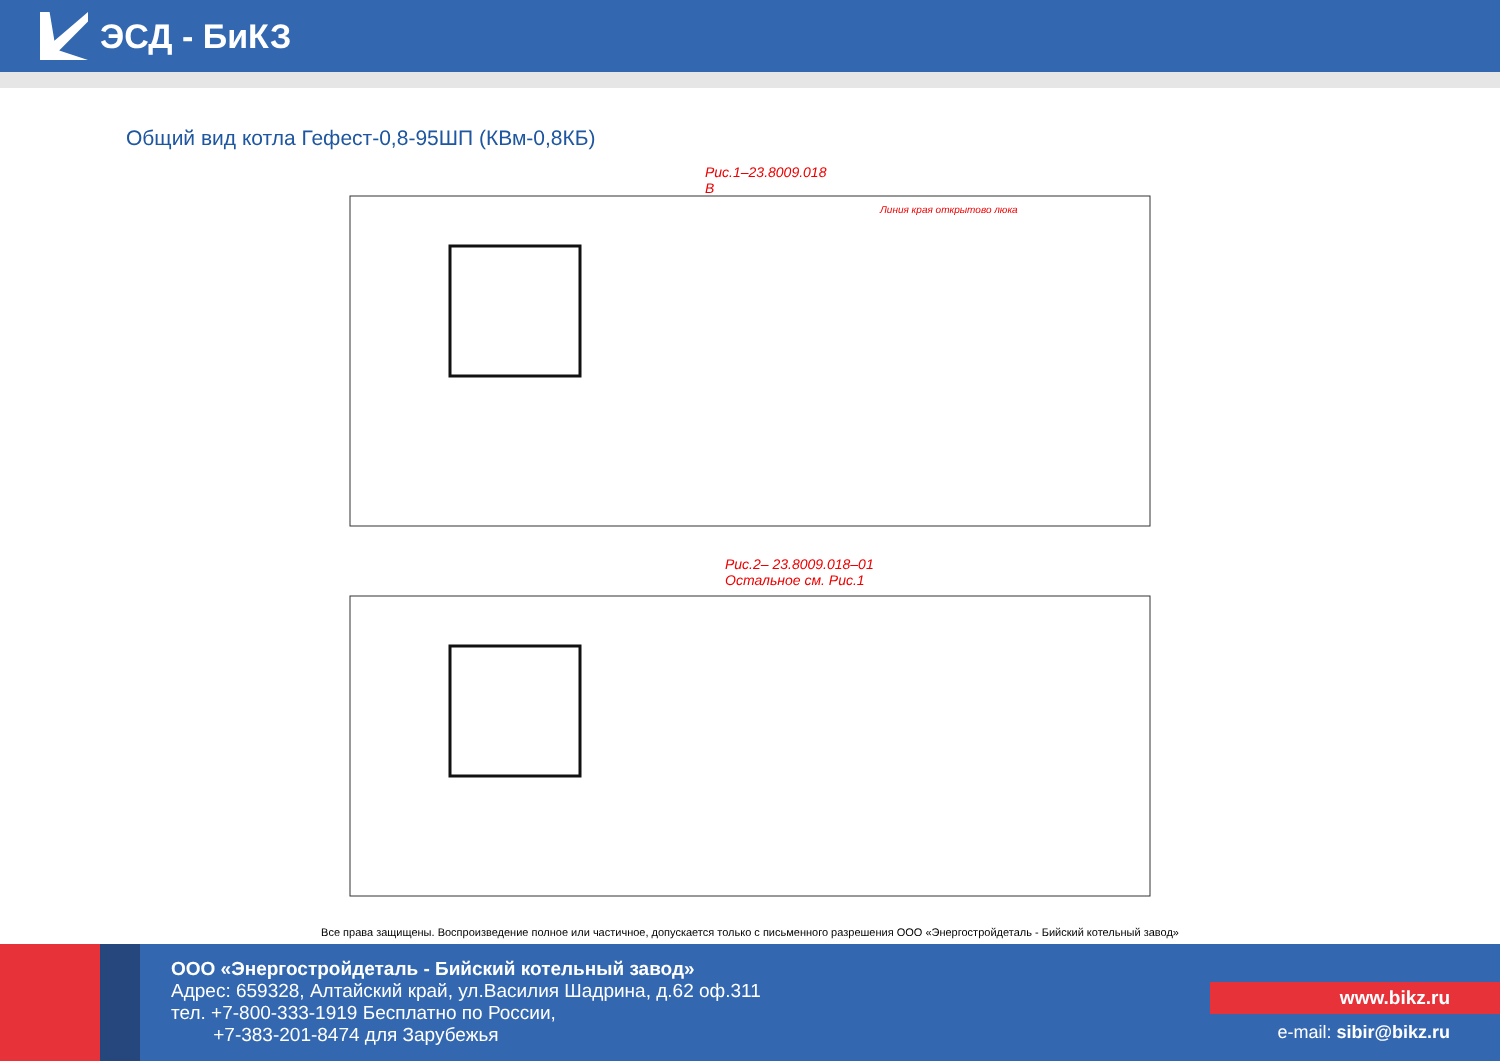ЭСД - БиКЗ
Общий вид котла Гефест-0,8-95ШП (КВм-0,8КБ)
Рис.1–23.8009.018
В
Линия края открытово люка
Рис.2– 23.8009.018–01
Остальное см. Рис.1
Все права защищены. Воспроизведение полное или частичное, допускается только с письменного разрешения ООО «Энергостройдеталь - Бийский котельный завод»
ООО «Энергостройдеталь - Бийский котельный завод»
Адрес: 659328, Алтайский край, ул.Василия Шадрина, д.62 оф.311
тел. +7-800-333-1919 Бесплатно по России,
+7-383-201-8474 для Зарубежья
www.bikz.ru
e-mail: sibir@bikz.ru